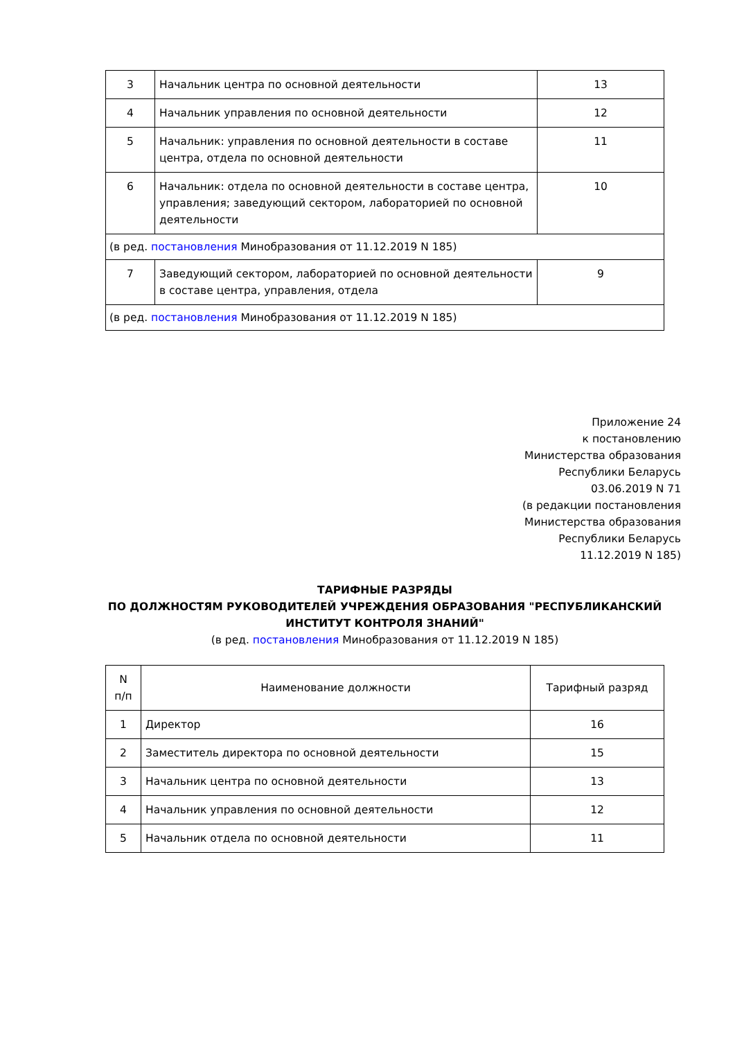| 3 | Начальник центра по основной деятельности | 13 |
| 4 | Начальник управления по основной деятельности | 12 |
| 5 | Начальник: управления по основной деятельности в составе центра, отдела по основной деятельности | 11 |
| 6 | Начальник: отдела по основной деятельности в составе центра, управления; заведующий сектором, лабораторией по основной деятельности | 10 |
| (в ред. постановления Минобразования от 11.12.2019 N 185) | | |
| 7 | Заведующий сектором, лабораторией по основной деятельности в составе центра, управления, отдела | 9 |
| (в ред. постановления Минобразования от 11.12.2019 N 185) | | |
Приложение 24
к постановлению
Министерства образования
Республики Беларусь
03.06.2019 N 71
(в редакции постановления
Министерства образования
Республики Беларусь
11.12.2019 N 185)
ТАРИФНЫЕ РАЗРЯДЫ
ПО ДОЛЖНОСТЯМ РУКОВОДИТЕЛЕЙ УЧРЕЖДЕНИЯ ОБРАЗОВАНИЯ "РЕСПУБЛИКАНСКИЙ ИНСТИТУТ КОНТРОЛЯ ЗНАНИЙ"
(в ред. постановления Минобразования от 11.12.2019 N 185)
| N п/п | Наименование должности | Тарифный разряд |
| --- | --- | --- |
| 1 | Директор | 16 |
| 2 | Заместитель директора по основной деятельности | 15 |
| 3 | Начальник центра по основной деятельности | 13 |
| 4 | Начальник управления по основной деятельности | 12 |
| 5 | Начальник отдела по основной деятельности | 11 |